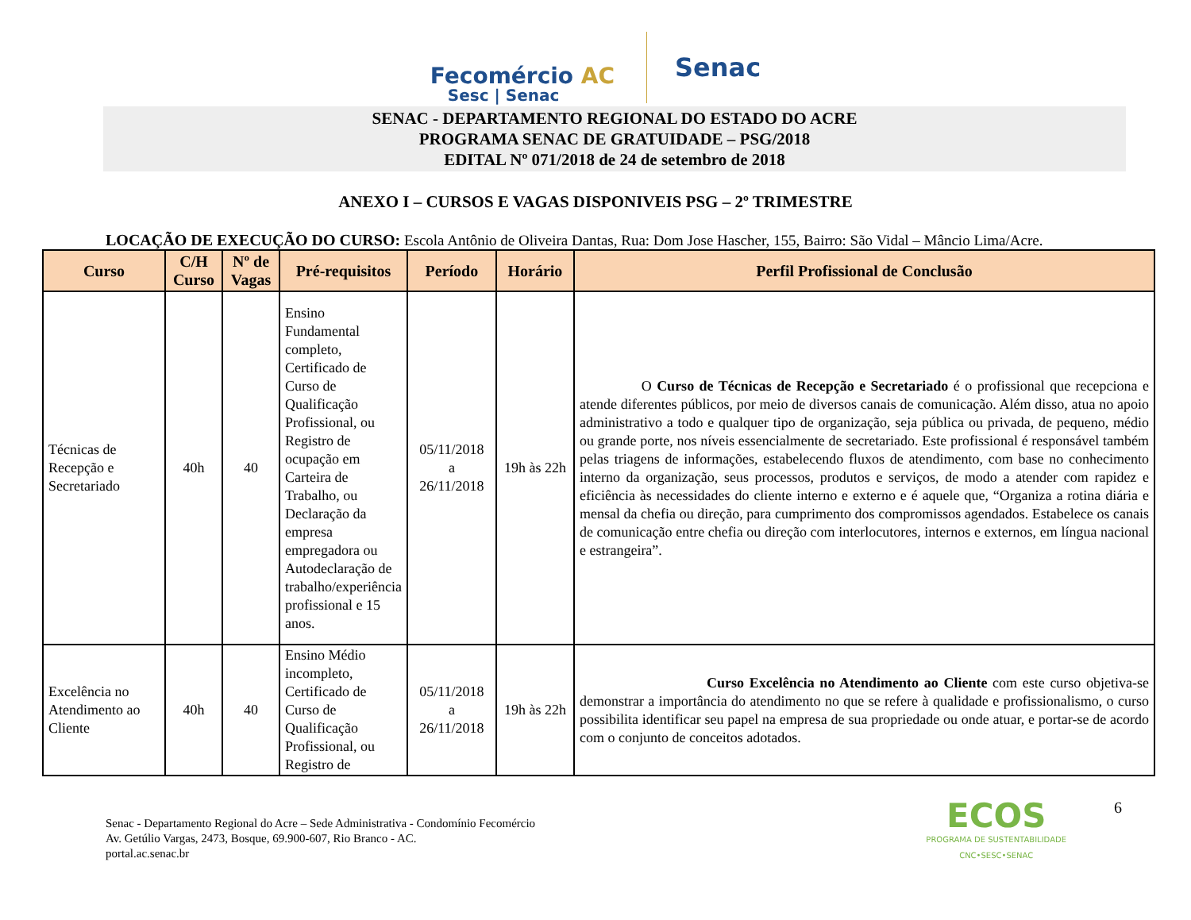Fecomércio AC
Sesc | Senac
Senac
SENAC - DEPARTAMENTO REGIONAL DO ESTADO DO ACRE
PROGRAMA SENAC DE GRATUIDADE – PSG/2018
EDITAL Nº 071/2018 de 24 de setembro de 2018
ANEXO I – CURSOS E VAGAS DISPONIVEIS PSG – 2º TRIMESTRE
LOCAÇÃO DE EXECUÇÃO DO CURSO: Escola Antônio de Oliveira Dantas, Rua: Dom Jose Hascher, 155, Bairro: São Vidal – Mâncio Lima/Acre.
| Curso | C/H Curso | Nº de Vagas | Pré-requisitos | Período | Horário | Perfil Profissional de Conclusão |
| --- | --- | --- | --- | --- | --- | --- |
| Técnicas de Recepção e Secretariado | 40h | 40 | Ensino Fundamental completo, Certificado de Curso de Qualificação Profissional, ou Registro de ocupação em Carteira de Trabalho, ou Declaração da empresa empregadora ou Autodeclaração de trabalho/experiência profissional e 15 anos. | 05/11/2018 a 26/11/2018 | 19h às 22h | O Curso de Técnicas de Recepção e Secretariado é o profissional que recepciona e atende diferentes públicos, por meio de diversos canais de comunicação. Além disso, atua no apoio administrativo a todo e qualquer tipo de organização, seja pública ou privada, de pequeno, médio ou grande porte, nos níveis essencialmente de secretariado. Este profissional é responsável também pelas triagens de informações, estabelecendo fluxos de atendimento, com base no conhecimento interno da organização, seus processos, produtos e serviços, de modo a atender com rapidez e eficiência às necessidades do cliente interno e externo e é aquele que, “Organiza a rotina diária e mensal da chefia ou direção, para cumprimento dos compromissos agendados. Estabelece os canais de comunicação entre chefia ou direção com interlocutores, internos e externos, em língua nacional e estrangeira”. |
| Excelência no Atendimento ao Cliente | 40h | 40 | Ensino Médio incompleto, Certificado de Curso de Qualificação Profissional, ou Registro de | 05/11/2018 a 26/11/2018 | 19h às 22h | Curso Excelência no Atendimento ao Cliente com este curso objetiva-se demonstrar a importância do atendimento no que se refere à qualidade e profissionalismo, o curso possibilita identificar seu papel na empresa de sua propriedade ou onde atuar, e portar-se de acordo com o conjunto de conceitos adotados. |
Senac - Departamento Regional do Acre – Sede Administrativa - Condomínio Fecomércio
Av. Getúlio Vargas, 2473, Bosque, 69.900-607, Rio Branco - AC.
portal.ac.senac.br
ECOS
PROGRAMA DE SUSTENTABILIDADE
CNC•SESC•SENAC
6